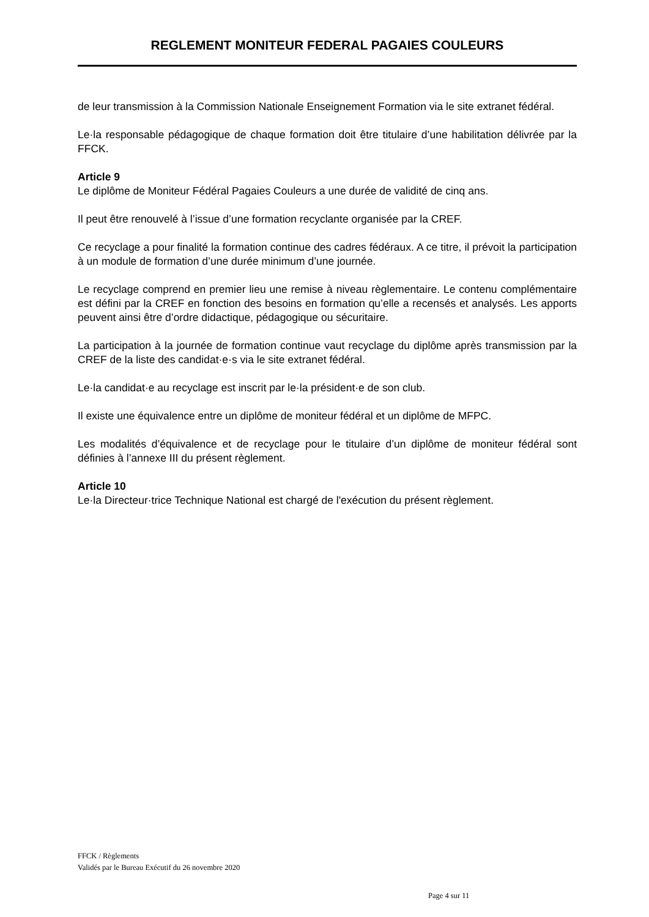REGLEMENT MONITEUR FEDERAL PAGAIES COULEURS
de leur transmission à la Commission Nationale Enseignement Formation via le site extranet fédéral.
Le·la responsable pédagogique de chaque formation doit être titulaire d’une habilitation délivrée par la FFCK.
Article 9
Le diplôme de Moniteur Fédéral Pagaies Couleurs a une durée de validité de cinq ans.
Il peut être renouvelé à l’issue d’une formation recyclante organisée par la CREF.
Ce recyclage a pour finalité la formation continue des cadres fédéraux. A ce titre, il prévoit la participation à un module de formation d’une durée minimum d’une journée.
Le recyclage comprend en premier lieu une remise à niveau règlementaire. Le contenu complémentaire est défini par la CREF en fonction des besoins en formation qu’elle a recensés et analysés. Les apports peuvent ainsi être d’ordre didactique, pédagogique ou sécuritaire.
La participation à la journée de formation continue vaut recyclage du diplôme après transmission par la CREF de la liste des candidat·e·s via le site extranet fédéral.
Le·la candidat·e au recyclage est inscrit par le·la président·e de son club.
Il existe une équivalence entre un diplôme de moniteur fédéral et un diplôme de MFPC.
Les modalités d’équivalence et de recyclage pour le titulaire d’un diplôme de moniteur fédéral sont définies à l’annexe III du présent règlement.
Article 10
Le·la Directeur·trice Technique National est chargé de l'exécution du présent règlement.
FFCK / Règlements
Validés par le Bureau Exécutif du 26 novembre 2020
Page 4 sur 11